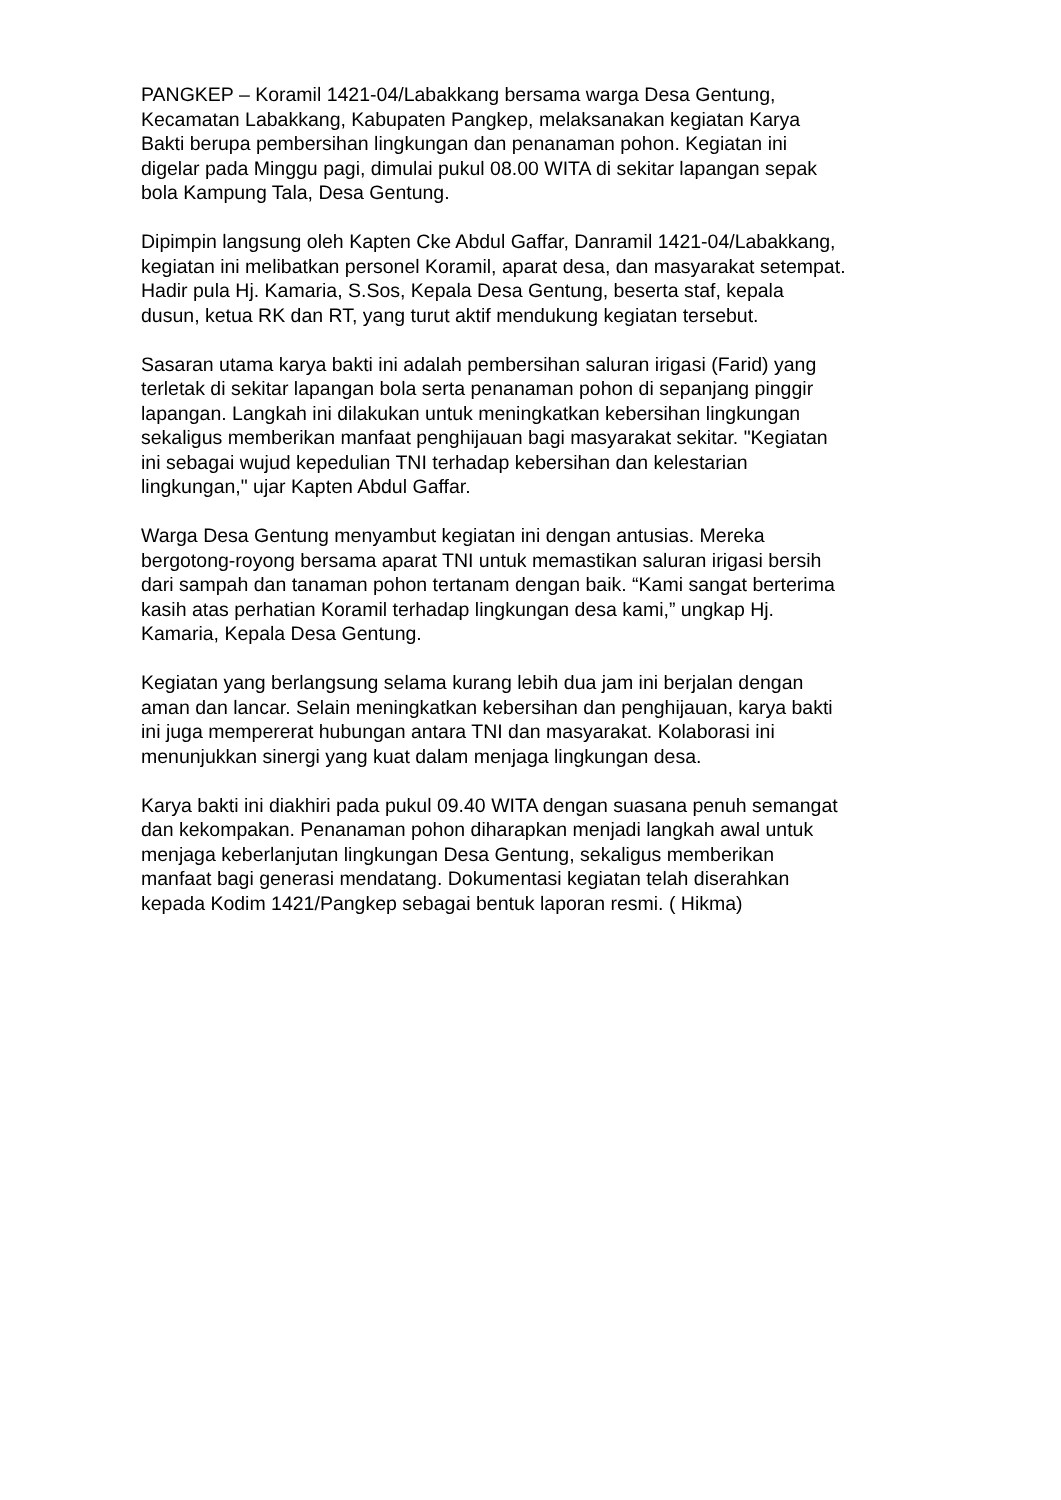PANGKEP – Koramil 1421-04/Labakkang bersama warga Desa Gentung,
Kecamatan Labakkang, Kabupaten Pangkep, melaksanakan kegiatan Karya
Bakti berupa pembersihan lingkungan dan penanaman pohon. Kegiatan ini
digelar pada Minggu pagi, dimulai pukul 08.00 WITA di sekitar lapangan sepak
bola Kampung Tala, Desa Gentung.
Dipimpin langsung oleh Kapten Cke Abdul Gaffar, Danramil 1421-04/Labakkang,
kegiatan ini melibatkan personel Koramil, aparat desa, dan masyarakat setempat.
Hadir pula Hj. Kamaria, S.Sos, Kepala Desa Gentung, beserta staf, kepala
dusun, ketua RK dan RT, yang turut aktif mendukung kegiatan tersebut.
Sasaran utama karya bakti ini adalah pembersihan saluran irigasi (Farid) yang
terletak di sekitar lapangan bola serta penanaman pohon di sepanjang pinggir
lapangan. Langkah ini dilakukan untuk meningkatkan kebersihan lingkungan
sekaligus memberikan manfaat penghijauan bagi masyarakat sekitar. "Kegiatan
ini sebagai wujud kepedulian TNI terhadap kebersihan dan kelestarian
lingkungan," ujar Kapten Abdul Gaffar.
Warga Desa Gentung menyambut kegiatan ini dengan antusias. Mereka
bergotong-royong bersama aparat TNI untuk memastikan saluran irigasi bersih
dari sampah dan tanaman pohon tertanam dengan baik. “Kami sangat berterima
kasih atas perhatian Koramil terhadap lingkungan desa kami,” ungkap Hj.
Kamaria, Kepala Desa Gentung.
Kegiatan yang berlangsung selama kurang lebih dua jam ini berjalan dengan
aman dan lancar. Selain meningkatkan kebersihan dan penghijauan, karya bakti
ini juga mempererat hubungan antara TNI dan masyarakat. Kolaborasi ini
menunjukkan sinergi yang kuat dalam menjaga lingkungan desa.
Karya bakti ini diakhiri pada pukul 09.40 WITA dengan suasana penuh semangat
dan kekompakan. Penanaman pohon diharapkan menjadi langkah awal untuk
menjaga keberlanjutan lingkungan Desa Gentung, sekaligus memberikan
manfaat bagi generasi mendatang. Dokumentasi kegiatan telah diserahkan
kepada Kodim 1421/Pangkep sebagai bentuk laporan resmi. ( Hikma)